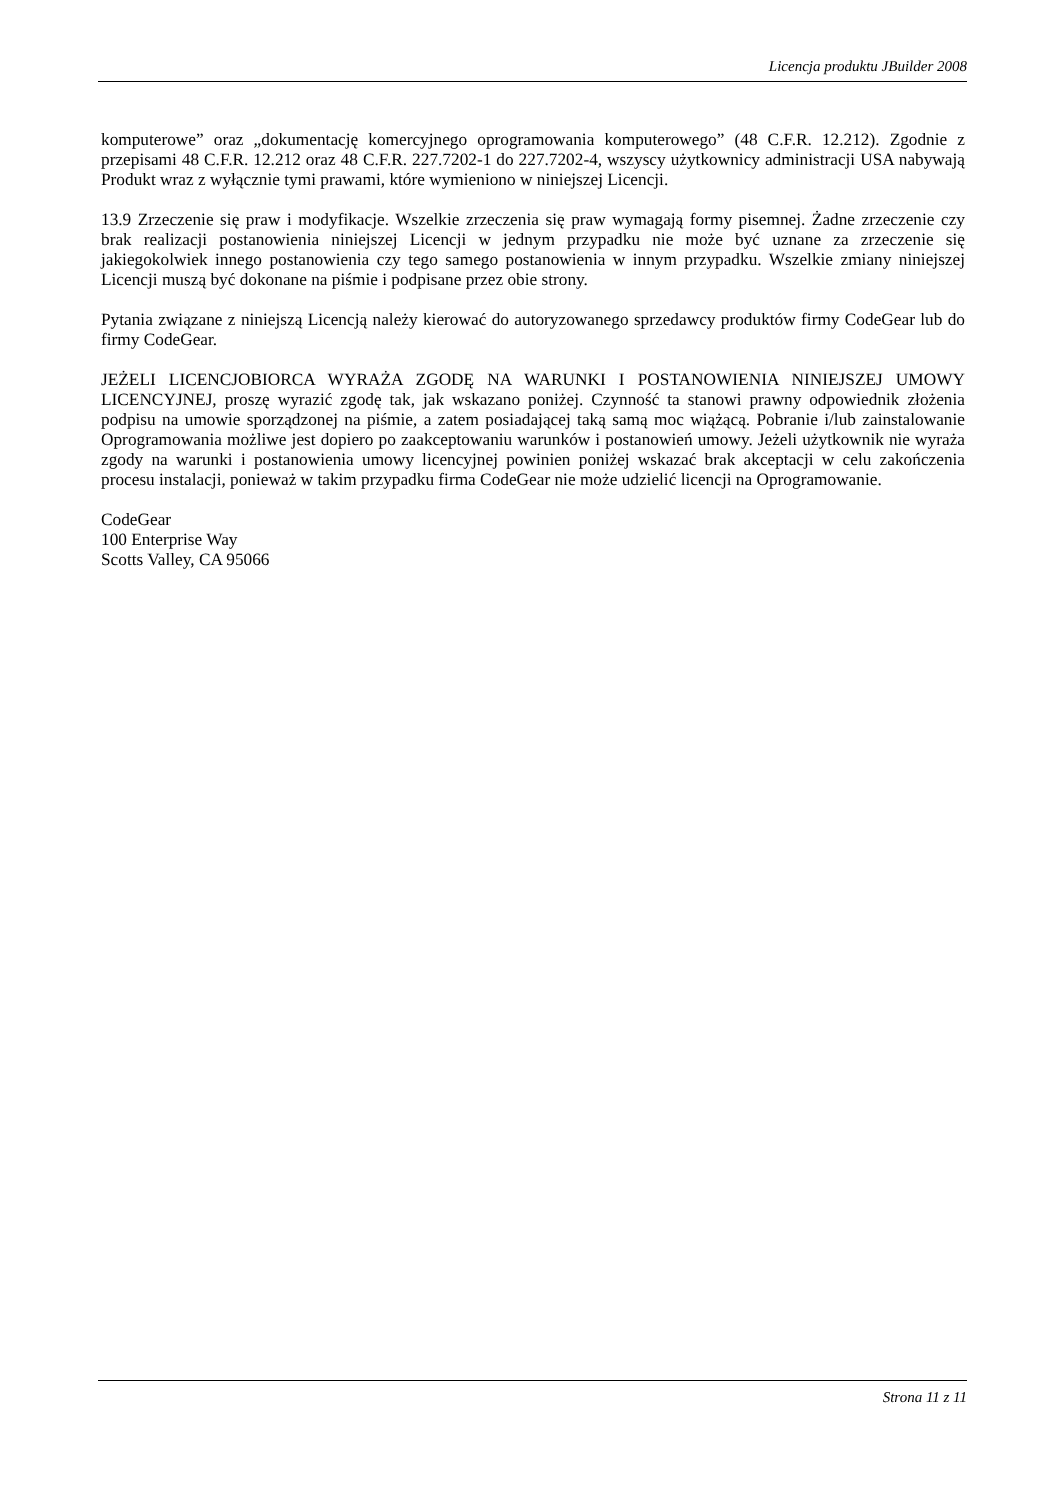Licencja produktu JBuilder 2008
komputerowe” oraz „dokumentację komercyjnego oprogramowania komputerowego” (48 C.F.R. 12.212). Zgodnie z przepisami 48 C.F.R. 12.212 oraz 48 C.F.R. 227.7202-1 do 227.7202-4, wszyscy użytkownicy administracji USA nabywają Produkt wraz z wyłącznie tymi prawami, które wymieniono w niniejszej Licencji.
13.9 Zrzeczenie się praw i modyfikacje. Wszelkie zrzeczenia się praw wymagają formy pisemnej. Żadne zrzeczenie czy brak realizacji postanowienia niniejszej Licencji w jednym przypadku nie może być uznane za zrzeczenie się jakiegokolwiek innego postanowienia czy tego samego postanowienia w innym przypadku. Wszelkie zmiany niniejszej Licencji muszą być dokonane na piśmie i podpisane przez obie strony.
Pytania związane z niniejszą Licencją należy kierować do autoryzowanego sprzedawcy produktów firmy CodeGear lub do firmy CodeGear.
JEŻELI LICENCJOBIORCA WYRAŻA ZGODĘ NA WARUNKI I POSTANOWIENIA NINIEJSZEJ UMOWY LICENCYJNEJ, proszę wyrazić zgodę tak, jak wskazano poniżej. Czynność ta stanowi prawny odpowiednik złożenia podpisu na umowie sporządzonej na piśmie, a zatem posiadającej taką samą moc wiążącą. Pobranie i/lub zainstalowanie Oprogramowania możliwe jest dopiero po zaakceptowaniu warunków i postanowień umowy. Jeżeli użytkownik nie wyraża zgody na warunki i postanowienia umowy licencyjnej powinien poniżej wskazać brak akceptacji w celu zakończenia procesu instalacji, ponieważ w takim przypadku firma CodeGear nie może udzielić licencji na Oprogramowanie.
CodeGear
100 Enterprise Way
Scotts Valley, CA 95066
Strona 11 z 11